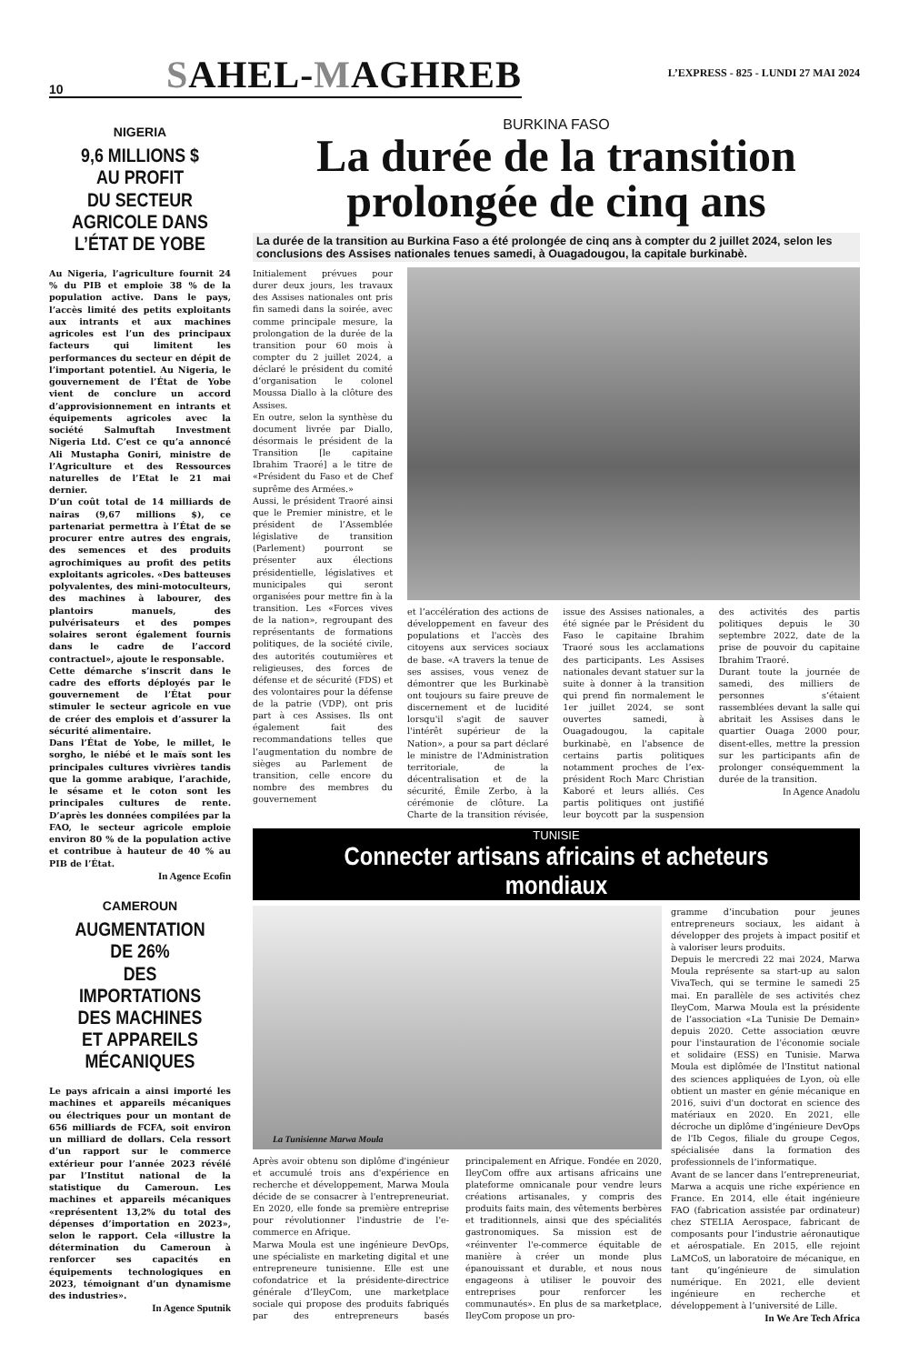10 SAHEL-MAGHREB
L’EXPRESS - 825 - LUNDI 27 MAI 2024
NIGERIA
9,6 MILLIONS $
AU PROFIT
DU SECTEUR
AGRICOLE DANS
L’ÉTAT DE YOBE
Au Nigeria, l’agriculture fournit 24 % du PIB et emploie 38 % de la population active. Dans le pays, l’accès limité des petits exploitants aux intrants et aux machines agricoles est l’un des principaux facteurs qui limitent les performances du secteur en dépit de l’important potentiel. Au Nigeria, le gouvernement de l’État de Yobe vient de conclure un accord d’approvisionnement en intrants et équipements agricoles avec la société Salmuftah Investment Nigeria Ltd. C’est ce qu’a annoncé Ali Mustapha Goniri, ministre de l’Agriculture et des Ressources naturelles de l’Etat le 21 mai dernier.
D’un coût total de 14 milliards de nairas (9,67 millions $), ce partenariat permettra à l’État de se procurer entre autres des engrais, des semences et des produits agrochimiques au profit des petits exploitants agricoles. «Des batteuses polyvalentes, des mini-motoculteurs, des machines à labourer, des plantoirs manuels, des pulvérisateurs et des pompes solaires seront également fournis dans le cadre de l’accord contractuel», ajoute le responsable.
Cette démarche s’inscrit dans le cadre des efforts déployés par le gouvernement de l’État pour stimuler le secteur agricole en vue de créer des emplois et d’assurer la sécurité alimentaire.
Dans l’État de Yobe, le millet, le sorgho, le niébé et le maïs sont les principales cultures vivrières tandis que la gomme arabique, l’arachide, le sésame et le coton sont les principales cultures de rente. D’après les données compilées par la FAO, le secteur agricole emploie environ 80 % de la population active et contribue à hauteur de 40 % au PIB de l’État.
In Agence Ecofin
CAMEROUN
AUGMENTATION
DE 26%
DES IMPORTATIONS
DES MACHINES
ET APPAREILS
MÉCANIQUES
Le pays africain a ainsi importé les machines et appareils mécaniques ou électriques pour un montant de 656 milliards de FCFA, soit environ un milliard de dollars. Cela ressort d’un rapport sur le commerce extérieur pour l’année 2023 révélé par l’Institut national de la statistique du Cameroun. Les machines et appareils mécaniques «représentent 13,2% du total des dépenses d’importation en 2023», selon le rapport. Cela «illustre la détermination du Cameroun à renforcer ses capacités en équipements technologiques en 2023, témoignant d’un dynamisme des industries».
In Agence Sputnik
BURKINA FASO
La durée de la transition
prolongée de cinq ans
La durée de la transition au Burkina Faso a été prolongée de cinq ans à compter du 2 juillet 2024, selon les conclusions des Assises nationales tenues samedi, à Ouagadougou, la capitale burkinabè.
Initialement prévues pour durer deux jours, les travaux des Assises nationales ont pris fin samedi dans la soirée, avec comme principale mesure, la prolongation de la durée de la transition pour 60 mois à compter du 2 juillet 2024, a déclaré le président du comité d’organisation le colonel Moussa Diallo à la clôture des Assises.
En outre, selon la synthèse du document livrée par Diallo, désormais le président de la Transition [le capitaine Ibrahim Traoré] a le titre de «Président du Faso et de Chef suprême des Armées.»
Aussi, le président Traoré ainsi que le Premier ministre, et le président de l’Assemblée législative de transition (Parlement) pourront se présenter aux élections présidentielle, législatives et municipales qui seront organisées pour mettre fin à la transition. Les «Forces vives de la nation», regroupant des représentants de formations politiques, de la société civile, des autorités coutumières et religieuses, des forces de défense et de sécurité (FDS) et des volontaires pour la défense de la patrie (VDP), ont pris part à ces Assises. Ils ont également fait des recommandations telles que l’augmentation du nombre de sièges au Parlement de transition, celle encore du nombre des membres du gouvernement
et l’accélération des actions de développement en faveur des populations et l'accès des citoyens aux services sociaux de base. «A travers la tenue de ses assises, vous venez de démontrer que les Burkinabè ont toujours su faire preuve de discernement et de lucidité lorsqu'il s'agit de sauver l'intérêt supérieur de la Nation», a pour sa part déclaré le ministre de l'Administration territoriale, de la décentralisation et de la sécurité, Émile Zerbo, à la cérémonie de clôture. La Charte de la transition révisée, issue des Assises nationales, a été signée par le Président du Faso le capitaine Ibrahim Traoré sous les acclamations des participants. Les Assises nationales devant statuer sur la suite à donner à la transition qui prend fin normalement le 1er juillet 2024, se sont ouvertes samedi, à Ouagadougou, la capitale burkinabè, en l'absence de certains partis politiques notamment proches de l’ex-président Roch Marc Christian Kaboré et leurs alliés. Ces partis politiques ont justifié leur boycott par la suspension des activités des partis politiques depuis le 30 septembre 2022, date de la prise de pouvoir du capitaine Ibrahim Traoré.
Durant toute la journée de samedi, des milliers de personnes s’étaient rassemblées devant la salle qui abritait les Assises dans le quartier Ouaga 2000 pour, disent-elles, mettre la pression sur les participants afin de prolonger conséquemment la durée de la transition.
In Agence Anadolu
TUNISIE
Connecter artisans africains et acheteurs mondiaux
La Tunisienne Marwa Moula
Après avoir obtenu son diplôme d'ingénieur et accumulé trois ans d'expérience en recherche et développement, Marwa Moula décide de se consacrer à l'entrepreneuriat. En 2020, elle fonde sa première entreprise pour révolutionner l'industrie de l'e-commerce en Afrique.
Marwa Moula est une ingénieure DevOps, une spécialiste en marketing digital et une entrepreneure tunisienne. Elle est une cofondatrice et la présidente-directrice générale d’IleyCom, une marketplace sociale qui propose des produits fabriqués par des entrepreneurs basés principalement en Afrique. Fondée en 2020, IleyCom offre aux artisans africains une plateforme omnicanale pour vendre leurs créations artisanales, y compris des produits faits main, des vêtements berbères et traditionnels, ainsi que des spécialités gastronomiques. Sa mission est de «réinventer l'e-commerce équitable de manière à créer un monde plus épanouissant et durable, et nous nous engageons à utiliser le pouvoir des entreprises pour renforcer les communautés». En plus de sa marketplace, IleyCom propose un pro-
gramme d’incubation pour jeunes entrepreneurs sociaux, les aidant à développer des projets à impact positif et à valoriser leurs produits.
Depuis le mercredi 22 mai 2024, Marwa Moula représente sa start-up au salon VivaTech, qui se termine le samedi 25 mai. En parallèle de ses activités chez IleyCom, Marwa Moula est la présidente de l’association «La Tunisie De Demain» depuis 2020. Cette association œuvre pour l'instauration de l'économie sociale et solidaire (ESS) en Tunisie. Marwa Moula est diplômée de l'Institut national des sciences appliquées de Lyon, où elle obtient un master en génie mécanique en 2016, suivi d'un doctorat en science des matériaux en 2020. En 2021, elle décroche un diplôme d’ingénieure DevOps de l'Ib Cegos, filiale du groupe Cegos, spécialisée dans la formation des professionnels de l’informatique.
Avant de se lancer dans l’entrepreneuriat, Marwa a acquis une riche expérience en France. En 2014, elle était ingénieure FAO (fabrication assistée par ordinateur) chez STELIA Aerospace, fabricant de composants pour l’industrie aéronautique et aérospatiale. En 2015, elle rejoint LaMCoS, un laboratoire de mécanique, en tant qu’ingénieure de simulation numérique. En 2021, elle devient ingénieure en recherche et développement à l’université de Lille.
In We Are Tech Africa